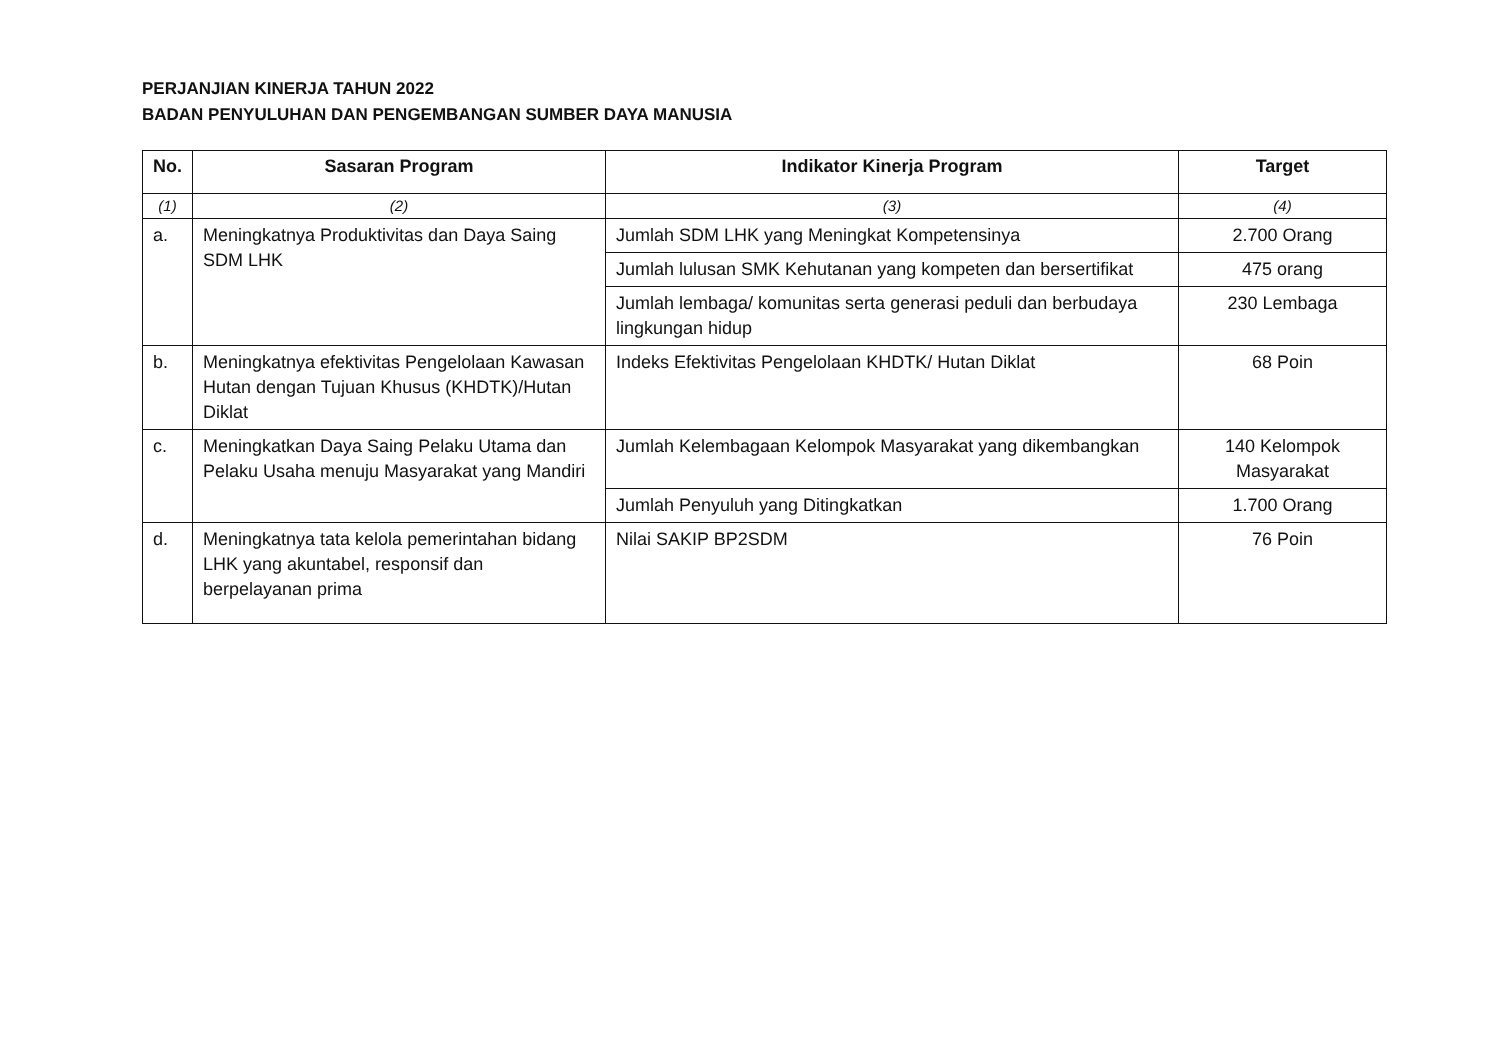PERJANJIAN KINERJA TAHUN 2022
BADAN PENYULUHAN DAN PENGEMBANGAN SUMBER DAYA MANUSIA
| No. | Sasaran Program | Indikator Kinerja Program | Target |
| --- | --- | --- | --- |
| (1) | (2) | (3) | (4) |
| a. | Meningkatnya Produktivitas dan Daya Saing SDM LHK | Jumlah SDM LHK yang Meningkat Kompetensinya | 2.700 Orang |
| | | Jumlah lulusan SMK Kehutanan yang kompeten dan bersertifikat | 475 orang |
| | | Jumlah lembaga/ komunitas serta generasi peduli dan berbudaya lingkungan hidup | 230 Lembaga |
| b. | Meningkatnya efektivitas Pengelolaan Kawasan Hutan dengan Tujuan Khusus (KHDTK)/Hutan Diklat | Indeks Efektivitas Pengelolaan KHDTK/ Hutan Diklat | 68 Poin |
| c. | Meningkatkan Daya Saing Pelaku Utama dan Pelaku Usaha menuju Masyarakat yang Mandiri | Jumlah Kelembagaan Kelompok Masyarakat yang dikembangkan | 140 Kelompok Masyarakat |
| | | Jumlah Penyuluh yang Ditingkatkan | 1.700 Orang |
| d. | Meningkatnya tata kelola pemerintahan bidang LHK yang akuntabel, responsif dan berpelayanan prima | Nilai SAKIP BP2SDM | 76 Poin |